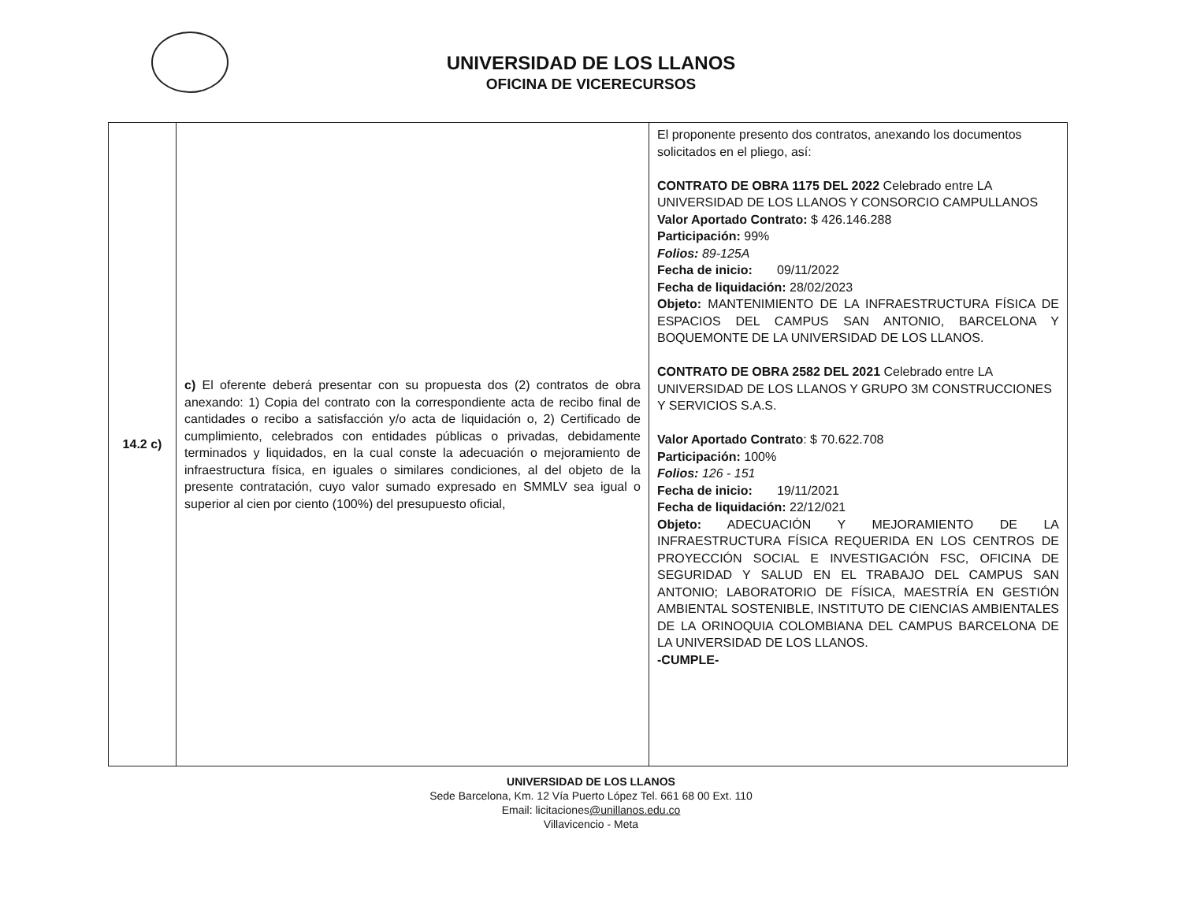UNIVERSIDAD DE LOS LLANOS
OFICINA DE VICERECURSOS
| 14.2 c) | c) El oferente deberá presentar con su propuesta dos (2) contratos de obra anexando: 1) Copia del contrato con la correspondiente acta de recibo final de cantidades o recibo a satisfacción y/o acta de liquidación o, 2) Certificado de cumplimiento, celebrados con entidades públicas o privadas, debidamente terminados y liquidados, en la cual conste la adecuación o mejoramiento de infraestructura física, en iguales o similares condiciones, al del objeto de la presente contratación, cuyo valor sumado expresado en SMMLV sea igual o superior al cien por ciento (100%) del presupuesto oficial, | El proponente presento dos contratos, anexando los documentos solicitados en el pliego, así: CONTRATO DE OBRA 1175 DEL 2022 Celebrado entre LA UNIVERSIDAD DE LOS LLANOS Y CONSORCIO CAMPULLANOS Valor Aportado Contrato: $ 426.146.288 Participación: 99% Folios: 89-125A Fecha de inicio: 09/11/2022 Fecha de liquidación: 28/02/2023 Objeto: MANTENIMIENTO DE LA INFRAESTRUCTURA FÍSICA DE ESPACIOS DEL CAMPUS SAN ANTONIO, BARCELONA Y BOQUEMONTE DE LA UNIVERSIDAD DE LOS LLANOS. CONTRATO DE OBRA 2582 DEL 2021 Celebrado entre LA UNIVERSIDAD DE LOS LLANOS Y GRUPO 3M CONSTRUCCIONES Y SERVICIOS S.A.S. Valor Aportado Contrato : $ 70.622.708 Participación: 100% Folios: 126 - 151 Fecha de inicio: 19/11/2021 Fecha de liquidación: 22/12/021 Objeto: ADECUACIÓN Y MEJORAMIENTO DE LA INFRAESTRUCTURA FÍSICA REQUERIDA EN LOS CENTROS DE PROYECCIÓN SOCIAL E INVESTIGACIÓN FSC, OFICINA DE SEGURIDAD Y SALUD EN EL TRABAJO DEL CAMPUS SAN ANTONIO; LABORATORIO DE FÍSICA, MAESTRÍA EN GESTIÓN AMBIENTAL SOSTENIBLE, INSTITUTO DE CIENCIAS AMBIENTALES DE LA ORINOQUIA COLOMBIANA DEL CAMPUS BARCELONA DE LA UNIVERSIDAD DE LOS LLANOS. -CUMPLE- |
UNIVERSIDAD DE LOS LLANOS
Sede Barcelona, Km. 12 Vía Puerto López Tel. 661 68 00 Ext. 110
Email: licitaciones@unillanos.edu.co
Villavicencio - Meta